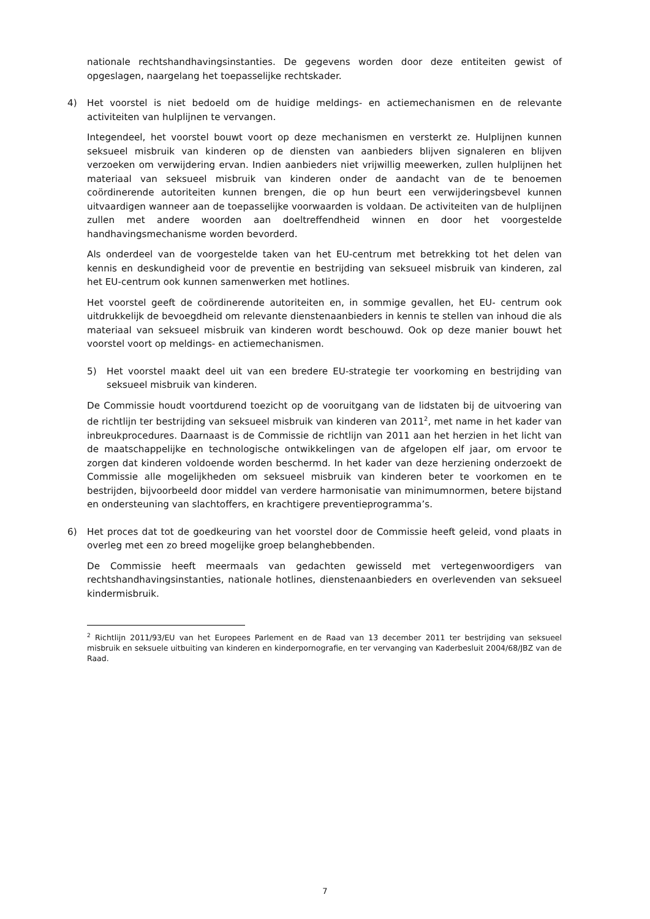nationale rechtshandhavingsinstanties. De gegevens worden door deze entiteiten gewist of opgeslagen, naargelang het toepasselijke rechtskader.
4) Het voorstel is niet bedoeld om de huidige meldings- en actiemechanismen en de relevante activiteiten van hulplijnen te vervangen.
Integendeel, het voorstel bouwt voort op deze mechanismen en versterkt ze. Hulplijnen kunnen seksueel misbruik van kinderen op de diensten van aanbieders blijven signaleren en blijven verzoeken om verwijdering ervan. Indien aanbieders niet vrijwillig meewerken, zullen hulplijnen het materiaal van seksueel misbruik van kinderen onder de aandacht van de te benoemen coördinerende autoriteiten kunnen brengen, die op hun beurt een verwijderingsbevel kunnen uitvaardigen wanneer aan de toepasselijke voorwaarden is voldaan. De activiteiten van de hulplijnen zullen met andere woorden aan doeltreffendheid winnen en door het voorgestelde handhavingsmechanisme worden bevorderd.
Als onderdeel van de voorgestelde taken van het EU-centrum met betrekking tot het delen van kennis en deskundigheid voor de preventie en bestrijding van seksueel misbruik van kinderen, zal het EU-centrum ook kunnen samenwerken met hotlines.
Het voorstel geeft de coördinerende autoriteiten en, in sommige gevallen, het EU- centrum ook uitdrukkelijk de bevoegdheid om relevante dienstenaanbieders in kennis te stellen van inhoud die als materiaal van seksueel misbruik van kinderen wordt beschouwd. Ook op deze manier bouwt het voorstel voort op meldings- en actiemechanismen.
5) Het voorstel maakt deel uit van een bredere EU-strategie ter voorkoming en bestrijding van seksueel misbruik van kinderen.
De Commissie houdt voortdurend toezicht op de vooruitgang van de lidstaten bij de uitvoering van de richtlijn ter bestrijding van seksueel misbruik van kinderen van 2011<sup>2</sup>, met name in het kader van inbreukprocedures. Daarnaast is de Commissie de richtlijn van 2011 aan het herzien in het licht van de maatschappelijke en technologische ontwikkelingen van de afgelopen elf jaar, om ervoor te zorgen dat kinderen voldoende worden beschermd. In het kader van deze herziening onderzoekt de Commissie alle mogelijkheden om seksueel misbruik van kinderen beter te voorkomen en te bestrijden, bijvoorbeeld door middel van verdere harmonisatie van minimumnormen, betere bijstand en ondersteuning van slachtoffers, en krachtigere preventieprogramma’s.
6) Het proces dat tot de goedkeuring van het voorstel door de Commissie heeft geleid, vond plaats in overleg met een zo breed mogelijke groep belanghebbenden.
De Commissie heeft meermaals van gedachten gewisseld met vertegenwoordigers van rechtshandhavingsinstanties, nationale hotlines, dienstenaanbieders en overlevenden van seksueel kindermisbruik.
<sup>2</sup> Richtlijn 2011/93/EU van het Europees Parlement en de Raad van 13 december 2011 ter bestrijding van seksueel misbruik en seksuele uitbuiting van kinderen en kinderpornografie, en ter vervanging van Kaderbesluit 2004/68/JBZ van de Raad.
7